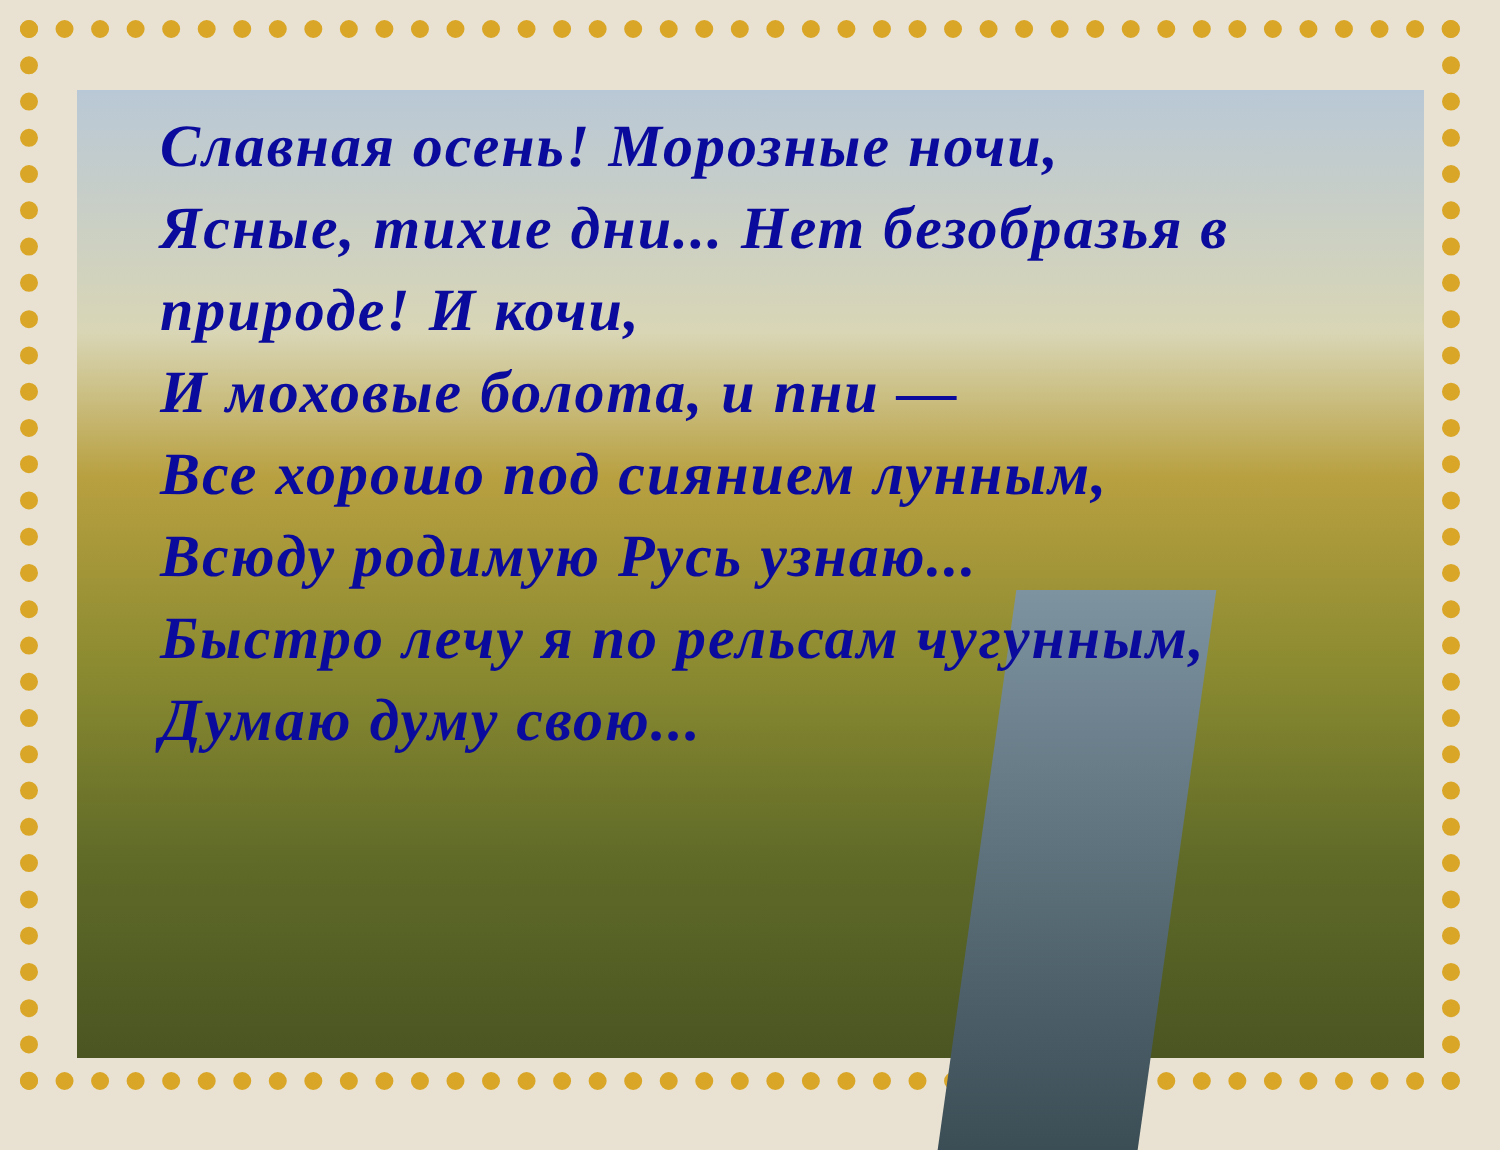Славная осень! Морозные ночи,
Ясные, тихие дни... Нет безобразья в
природе! И кочи,
И моховые болота, и пни —
Все хорошо под сиянием лунным,
Всюду родимую Русь узнаю...
Быстро лечу я по рельсам чугунным,
Думаю думу свою...